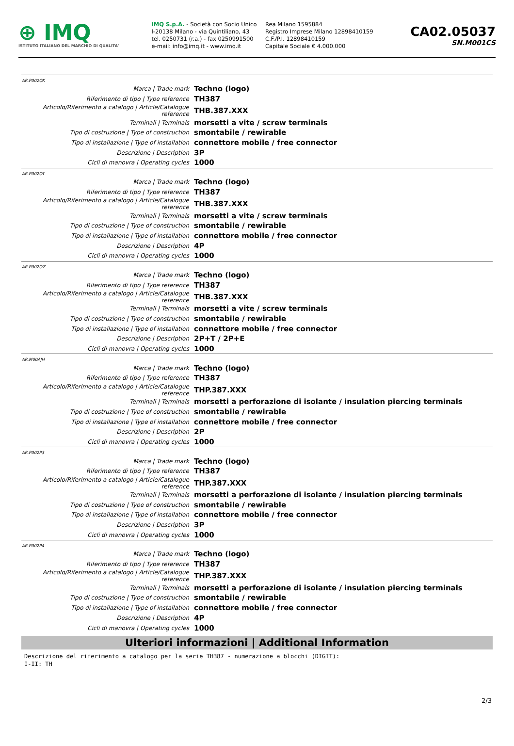⊕ IMQ
ISTITUTO ITALIANO DEL MARCHIO DI QUALITA'
IMQ S.p.A. - Società con Socio Unico
I-20138 Milano - via Quintiliano, 43
tel. 0250731 (r.a.) - fax 0250991500
e-mail: info@imq.it - www.imq.it
Rea Milano 1595884
Registro Imprese Milano 12898410159
C.F./P.I. 12898410159
Capitale Sociale € 4.000.000
CA02.05037
SN.M001CS
AR.P002OX
| Marca / Trade mark | Techno (logo) |
| Riferimento di tipo / Type reference | TH387 |
| Articolo/Riferimento a catalogo / Article/Catalogue reference | THB.387.XXX |
| Terminali / Terminals | morsetti a vite / screw terminals |
| Tipo di costruzione / Type of construction | smontabile / rewirable |
| Tipo di installazione / Type of installation | connettore mobile / free connector |
| Descrizione / Description | 3P |
| Cicli di manovra / Operating cycles | 1000 |
AR.P002OY
| Marca / Trade mark | Techno (logo) |
| Riferimento di tipo / Type reference | TH387 |
| Articolo/Riferimento a catalogo / Article/Catalogue reference | THB.387.XXX |
| Terminali / Terminals | morsetti a vite / screw terminals |
| Tipo di costruzione / Type of construction | smontabile / rewirable |
| Tipo di installazione / Type of installation | connettore mobile / free connector |
| Descrizione / Description | 4P |
| Cicli di manovra / Operating cycles | 1000 |
AR.P002OZ
| Marca / Trade mark | Techno (logo) |
| Riferimento di tipo / Type reference | TH387 |
| Articolo/Riferimento a catalogo / Article/Catalogue reference | THB.387.XXX |
| Terminali / Terminals | morsetti a vite / screw terminals |
| Tipo di costruzione / Type of construction | smontabile / rewirable |
| Tipo di installazione / Type of installation | connettore mobile / free connector |
| Descrizione / Description | 2P+T / 2P+E |
| Cicli di manovra / Operating cycles | 1000 |
AR.M00AJH
| Marca / Trade mark | Techno (logo) |
| Riferimento di tipo / Type reference | TH387 |
| Articolo/Riferimento a catalogo / Article/Catalogue reference | THP.387.XXX |
| Terminali / Terminals | morsetti a perforazione di isolante / insulation piercing terminals |
| Tipo di costruzione / Type of construction | smontabile / rewirable |
| Tipo di installazione / Type of installation | connettore mobile / free connector |
| Descrizione / Description | 2P |
| Cicli di manovra / Operating cycles | 1000 |
AR.P002P3
| Marca / Trade mark | Techno (logo) |
| Riferimento di tipo / Type reference | TH387 |
| Articolo/Riferimento a catalogo / Article/Catalogue reference | THP.387.XXX |
| Terminali / Terminals | morsetti a perforazione di isolante / insulation piercing terminals |
| Tipo di costruzione / Type of construction | smontabile / rewirable |
| Tipo di installazione / Type of installation | connettore mobile / free connector |
| Descrizione / Description | 3P |
| Cicli di manovra / Operating cycles | 1000 |
AR.P002P4
| Marca / Trade mark | Techno (logo) |
| Riferimento di tipo / Type reference | TH387 |
| Articolo/Riferimento a catalogo / Article/Catalogue reference | THP.387.XXX |
| Terminali / Terminals | morsetti a perforazione di isolante / insulation piercing terminals |
| Tipo di costruzione / Type of construction | smontabile / rewirable |
| Tipo di installazione / Type of installation | connettore mobile / free connector |
| Descrizione / Description | 4P |
| Cicli di manovra / Operating cycles | 1000 |
Ulteriori informazioni | Additional Information
Descrizione del riferimento a catalogo per la serie TH387 - numerazione a blocchi (DIGIT):
I-II: TH
2/3